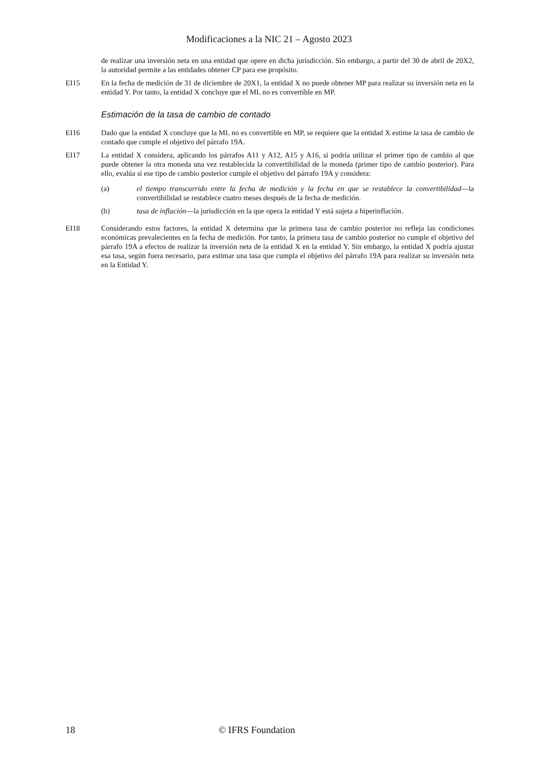Modificaciones a la NIC 21 – Agosto 2023
de realizar una inversión neta en una entidad que opere en dicha jurisdicción. Sin embargo, a partir del 30 de abril de 20X2, la autoridad permite a las entidades obtener CP para ese propósito.
EI15 En la fecha de medición de 31 de diciembre de 20X1, la entidad X no puede obtener MP para realizar su inversión neta en la entidad Y. Por tanto, la entidad X concluye que el ML no es convertible en MP.
Estimación de la tasa de cambio de contado
EI16 Dado que la entidad X concluye que la ML no es convertible en MP, se requiere que la entidad X estime la tasa de cambio de contado que cumple el objetivo del párrafo 19A.
EI17 La entidad X considera, aplicando los párrafos A11 y A12, A15 y A16, si podría utilizar el primer tipo de cambio al que puede obtener la otra moneda una vez restablecida la convertibilidad de la moneda (primer tipo de cambio posterior). Para ello, evalúa si ese tipo de cambio posterior cumple el objetivo del párrafo 19A y considera:
(a) el tiempo transcurrido entre la fecha de medición y la fecha en que se restablece la convertibilidad—la convertibilidad se restablece cuatro meses después de la fecha de medición.
(b) tasa de inflación—la jurisdicción en la que opera la entidad Y está sujeta a hiperinflación.
EI18 Considerando estos factores, la entidad X determina que la primera tasa de cambio posterior no refleja las condiciones económicas prevalecientes en la fecha de medición. Por tanto, la primera tasa de cambio posterior no cumple el objetivo del párrafo 19A a efectos de realizar la inversión neta de la entidad X en la entidad Y. Sin embargo, la entidad X podría ajustar esa tasa, según fuera necesario, para estimar una tasa que cumpla el objetivo del párrafo 19A para realizar su inversión neta en la Entidad Y.
18 © IFRS Foundation